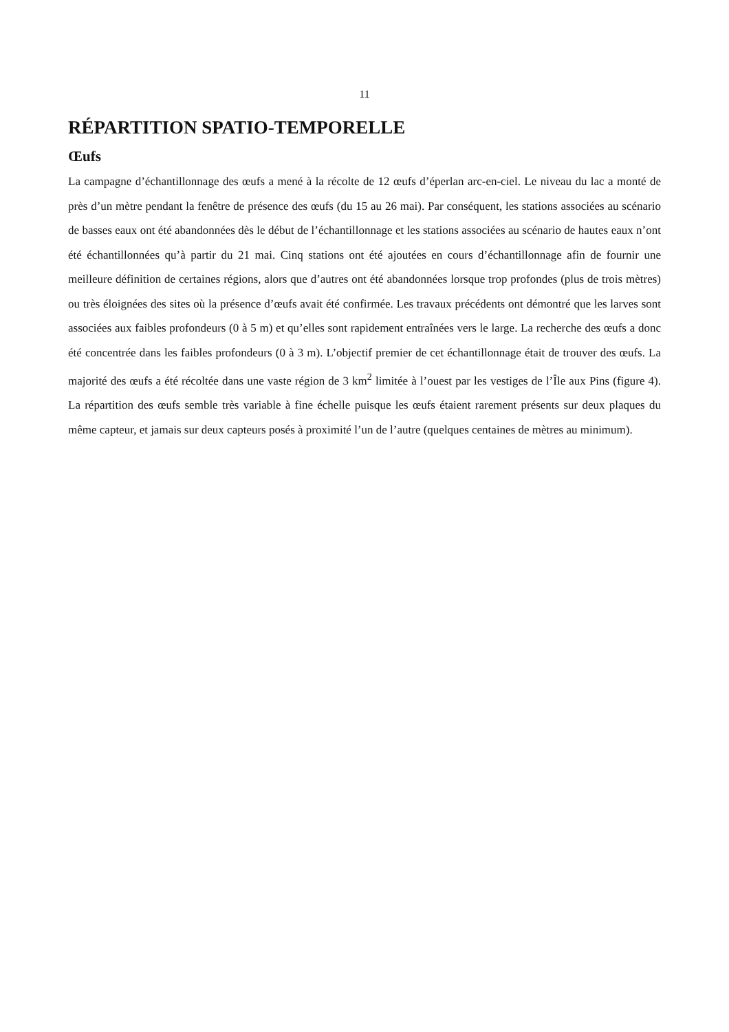11
RÉPARTITION SPATIO-TEMPORELLE
Œufs
La campagne d’échantillonnage des œufs a mené à la récolte de 12 œufs d’éperlan arc-en-ciel. Le niveau du lac a monté de près d’un mètre pendant la fenêtre de présence des œufs (du 15 au 26 mai). Par conséquent, les stations associées au scénario de basses eaux ont été abandonnées dès le début de l’échantillonnage et les stations associées au scénario de hautes eaux n’ont été échantillonnées qu’à partir du 21 mai. Cinq stations ont été ajoutées en cours d’échantillonnage afin de fournir une meilleure définition de certaines régions, alors que d’autres ont été abandonnées lorsque trop profondes (plus de trois mètres) ou très éloignées des sites où la présence d’œufs avait été confirmée. Les travaux précédents ont démontré que les larves sont associées aux faibles profondeurs (0 à 5 m) et qu’elles sont rapidement entraînées vers le large. La recherche des œufs a donc été concentrée dans les faibles profondeurs (0 à 3 m). L’objectif premier de cet échantillonnage était de trouver des œufs. La majorité des œufs a été récoltée dans une vaste région de 3 km<sup>2</sup> limitée à l’ouest par les vestiges de l’Île aux Pins (figure 4). La répartition des œufs semble très variable à fine échelle puisque les œufs étaient rarement présents sur deux plaques du même capteur, et jamais sur deux capteurs posés à proximité l’un de l’autre (quelques centaines de mètres au minimum).